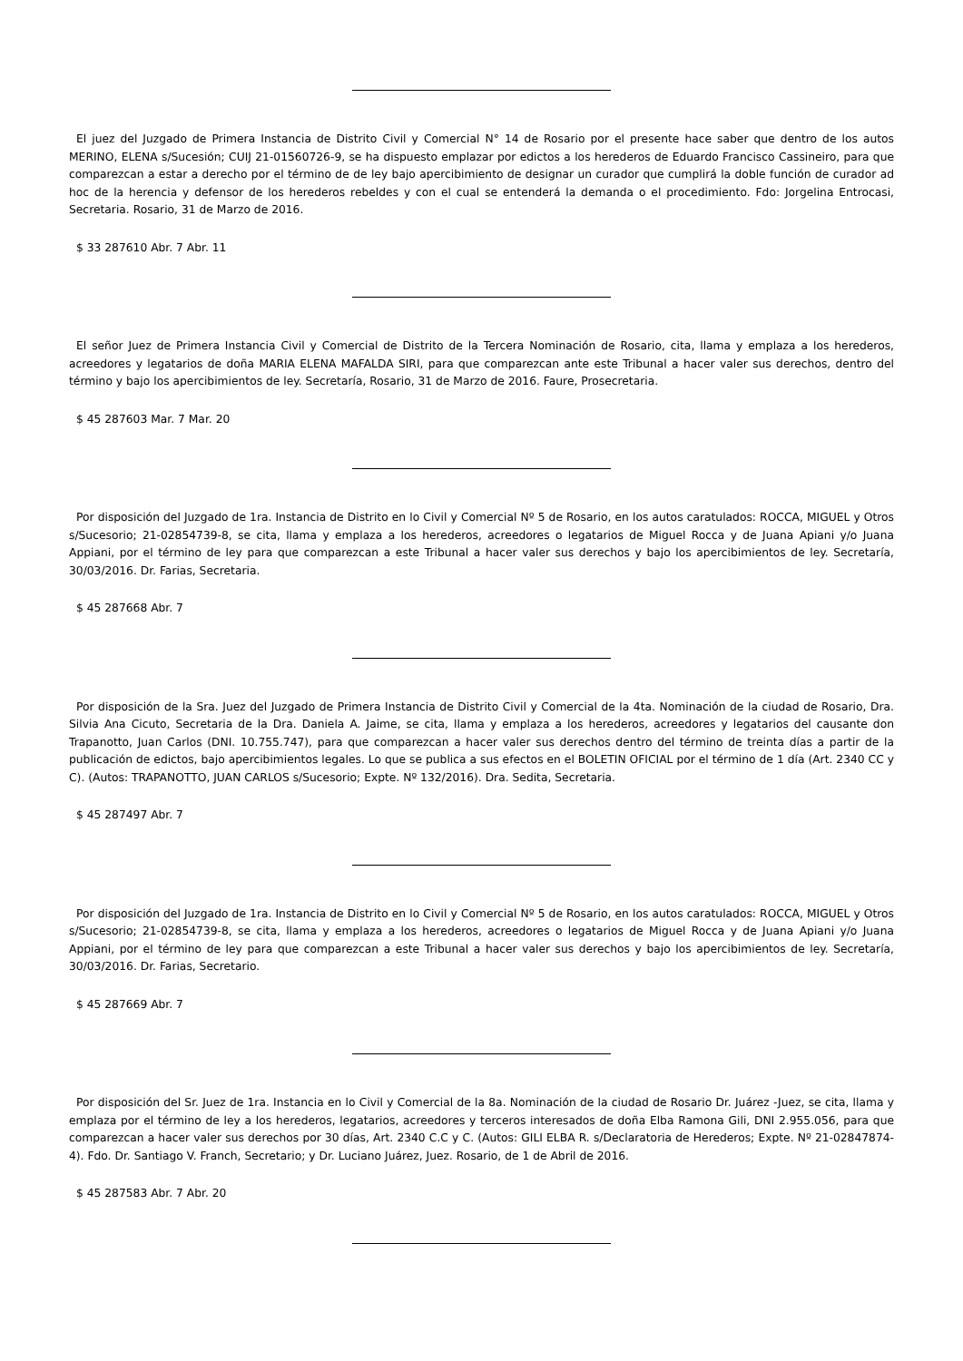El juez del Juzgado de Primera Instancia de Distrito Civil y Comercial N° 14 de Rosario por el presente hace saber que dentro de los autos MERINO, ELENA s/Sucesión; CUIJ 21-01560726-9, se ha dispuesto emplazar por edictos a los herederos de Eduardo Francisco Cassineiro, para que comparezcan a estar a derecho por el término de de ley bajo apercibimiento de designar un curador que cumplirá la doble función de curador ad hoc de la herencia y defensor de los herederos rebeldes y con el cual se entenderá la demanda o el procedimiento. Fdo: Jorgelina Entrocasi, Secretaria. Rosario, 31 de Marzo de 2016.
$ 33 287610 Abr. 7 Abr. 11
El señor Juez de Primera Instancia Civil y Comercial de Distrito de la Tercera Nominación de Rosario, cita, llama y emplaza a los herederos, acreedores y legatarios de doña MARIA ELENA MAFALDA SIRI, para que comparezcan ante este Tribunal a hacer valer sus derechos, dentro del término y bajo los apercibimientos de ley. Secretaría, Rosario, 31 de Marzo de 2016. Faure, Prosecretaria.
$ 45 287603 Mar. 7 Mar. 20
Por disposición del Juzgado de 1ra. Instancia de Distrito en lo Civil y Comercial Nº 5 de Rosario, en los autos caratulados: ROCCA, MIGUEL y Otros s/Sucesorio; 21-02854739-8, se cita, llama y emplaza a los herederos, acreedores o legatarios de Miguel Rocca y de Juana Apiani y/o Juana Appiani, por el término de ley para que comparezcan a este Tribunal a hacer valer sus derechos y bajo los apercibimientos de ley. Secretaría, 30/03/2016. Dr. Farias, Secretaria.
$ 45 287668 Abr. 7
Por disposición de la Sra. Juez del Juzgado de Primera Instancia de Distrito Civil y Comercial de la 4ta. Nominación de la ciudad de Rosario, Dra. Silvia Ana Cicuto, Secretaria de la Dra. Daniela A. Jaime, se cita, llama y emplaza a los herederos, acreedores y legatarios del causante don Trapanotto, Juan Carlos (DNI. 10.755.747), para que comparezcan a hacer valer sus derechos dentro del término de treinta días a partir de la publicación de edictos, bajo apercibimientos legales. Lo que se publica a sus efectos en el BOLETIN OFICIAL por el término de 1 día (Art. 2340 CC y C). (Autos: TRAPANOTTO, JUAN CARLOS s/Sucesorio; Expte. Nº 132/2016). Dra. Sedita, Secretaria.
$ 45 287497 Abr. 7
Por disposición del Juzgado de 1ra. Instancia de Distrito en lo Civil y Comercial Nº 5 de Rosario, en los autos caratulados: ROCCA, MIGUEL y Otros s/Sucesorio; 21-02854739-8, se cita, llama y emplaza a los herederos, acreedores o legatarios de Miguel Rocca y de Juana Apiani y/o Juana Appiani, por el término de ley para que comparezcan a este Tribunal a hacer valer sus derechos y bajo los apercibimientos de ley. Secretaría, 30/03/2016. Dr. Farias, Secretario.
$ 45 287669 Abr. 7
Por disposición del Sr. Juez de 1ra. Instancia en lo Civil y Comercial de la 8a. Nominación de la ciudad de Rosario Dr. Juárez -Juez, se cita, llama y emplaza por el término de ley a los herederos, legatarios, acreedores y terceros interesados de doña Elba Ramona Gili, DNI 2.955.056, para que comparezcan a hacer valer sus derechos por 30 días, Art. 2340 C.C y C. (Autos: GILI ELBA R. s/Declaratoria de Herederos; Expte. Nº 21-02847874-4). Fdo. Dr. Santiago V. Franch, Secretario; y Dr. Luciano Juárez, Juez. Rosario, de 1 de Abril de 2016.
$ 45 287583 Abr. 7 Abr. 20